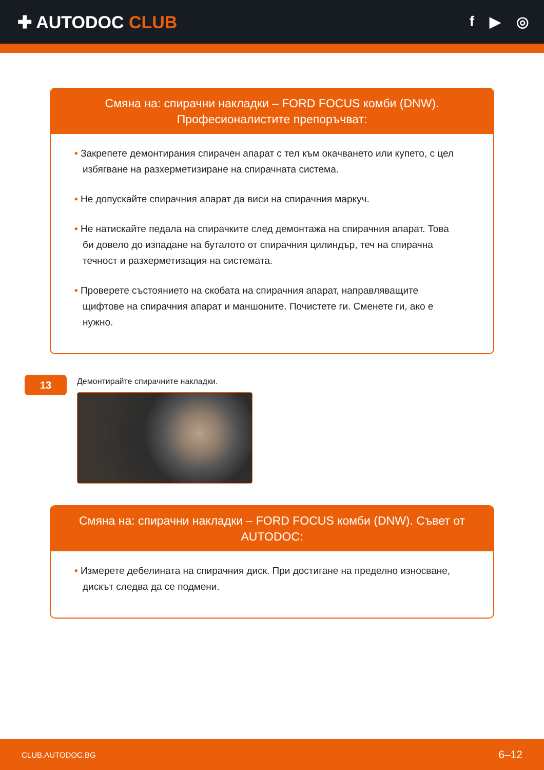✚ AUTODOC CLUB
f ▶ ◎
Смяна на: спирачни накладки – FORD FOCUS комби (DNW). Професионалистите препоръчват:
• Закрепете демонтирания спирачен апарат с тел към окачването или купето, с цел избягване на разхерметизиране на спирачната система.
• Не допускайте спирачния апарат да виси на спирачния маркуч.
• Не натискайте педала на спирачките след демонтажа на спирачния апарат. Това би довело до изпадане на буталото от спирачния цилиндър, теч на спирачна течност и разхерметизация на системата.
• Проверете състоянието на скобата на спирачния апарат, направляващите щифтове на спирачния апарат и маншоните. Почистете ги. Сменете ги, ако е нужно.
13
Демонтирайте спирачните накладки.
Смяна на: спирачни накладки – FORD FOCUS комби (DNW). Съвет от AUTODOC:
• Измерете дебелината на спирачния диск. При достигане на пределно износване, дискът следва да се подмени.
CLUB.AUTODOC.BG 6–12